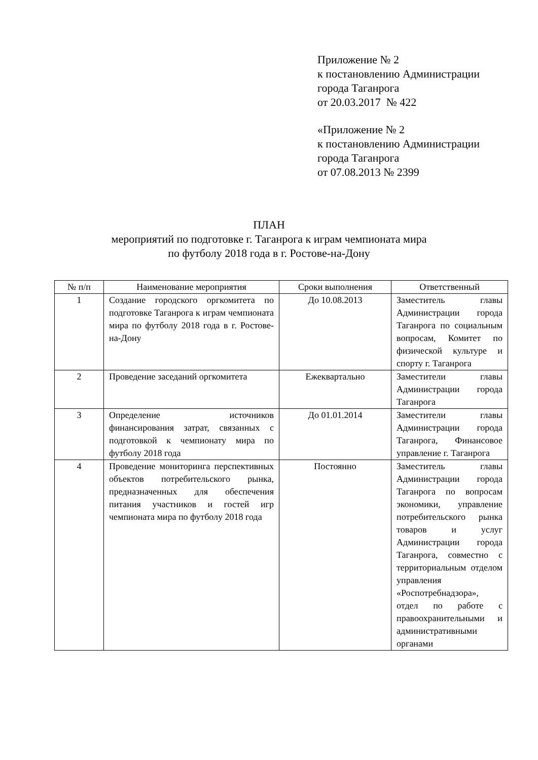Приложение № 2
к постановлению Администрации
города Таганрога
от 20.03.2017 № 422
«Приложение № 2
к постановлению Администрации
города Таганрога
от 07.08.2013 № 2399
ПЛАН
мероприятий по подготовке г. Таганрога к играм чемпионата мира
по футболу 2018 года в г. Ростове-на-Дону
| № п/п | Наименование мероприятия | Сроки выполнения | Ответственный |
| --- | --- | --- | --- |
| 1 | Создание городского оргкомитета по подготовке Таганрога к играм чемпионата мира по футболу 2018 года в г. Ростове-на-Дону | До 10.08.2013 | Заместитель главы Администрации города Таганрога по социальным вопросам, Комитет по физической культуре и спорту г. Таганрога |
| 2 | Проведение заседаний оргкомитета | Ежеквартально | Заместители главы Администрации города Таганрога |
| 3 | Определение источников финансирования затрат, связанных с подготовкой к чемпионату мира по футболу 2018 года | До 01.01.2014 | Заместители главы Администрации города Таганрога, Финансовое управление г. Таганрога |
| 4 | Проведение мониторинга перспективных объектов потребительского рынка, предназначенных для обеспечения питания участников и гостей игр чемпионата мира по футболу 2018 года | Постоянно | Заместитель главы Администрации города Таганрога по вопросам экономики, управление потребительского рынка товаров и услуг Администрации города Таганрога, совместно с территориальным отделом управления «Роспотребнадзора», отдел по работе с правоохранительными и административными органами |